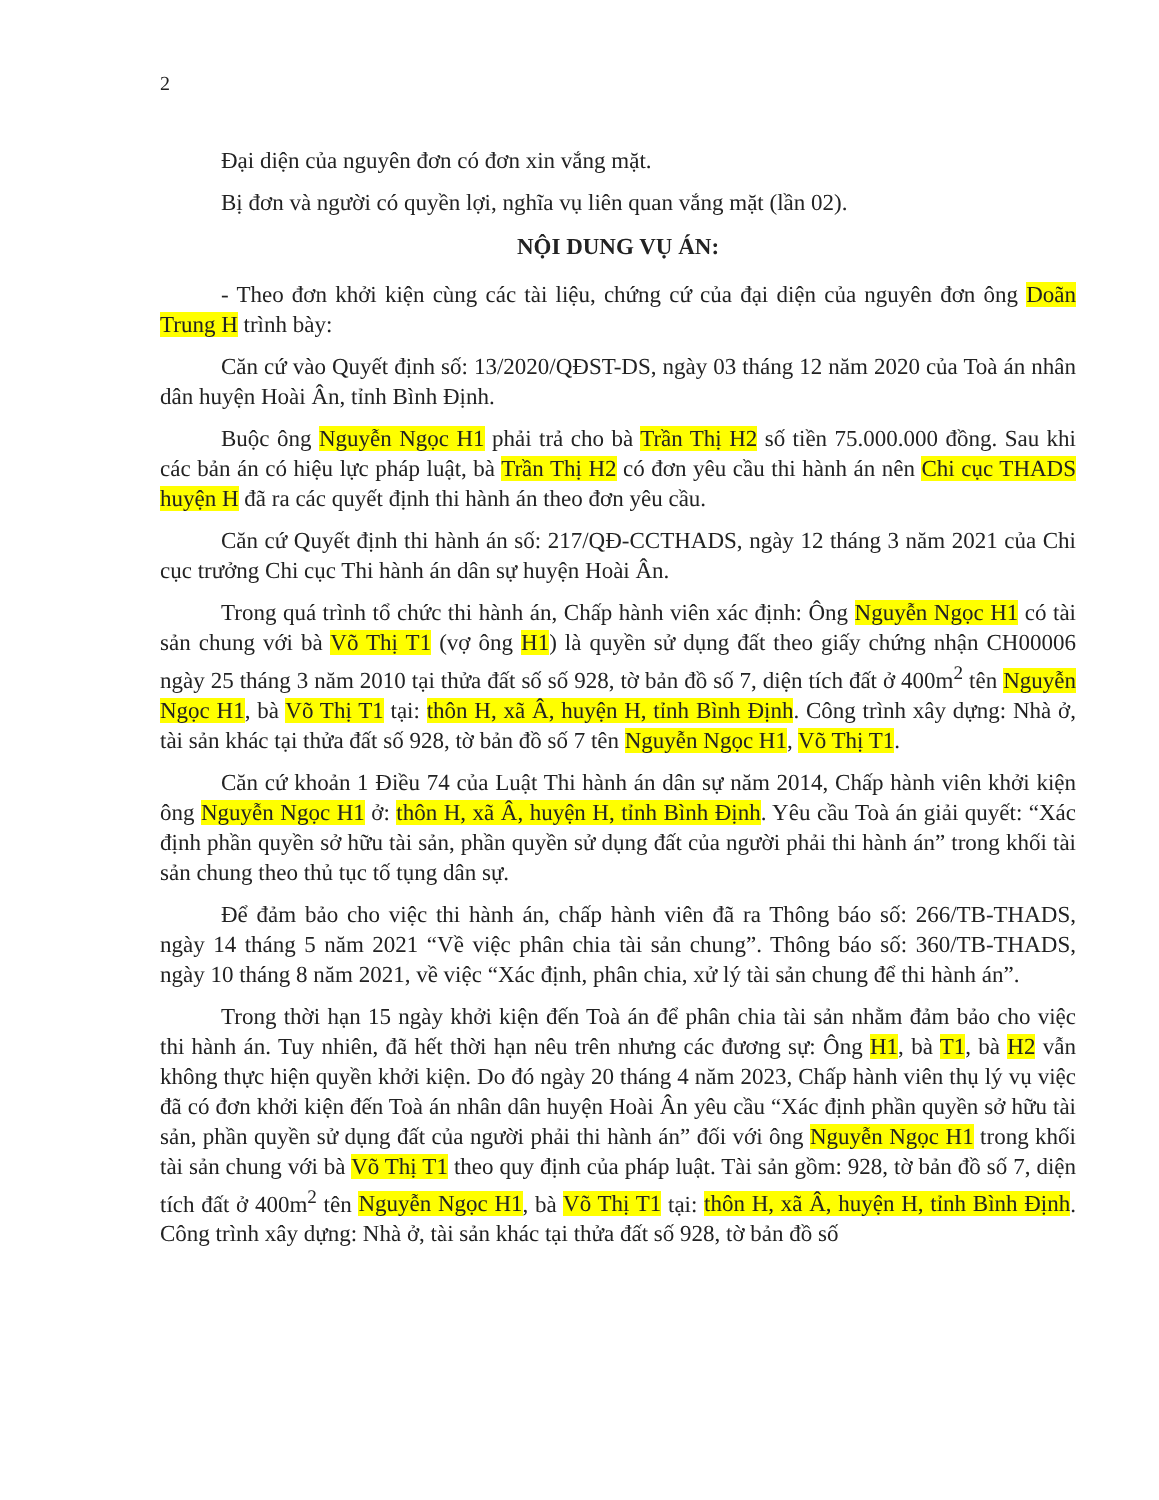2
Đại diện của nguyên đơn có đơn xin vắng mặt.
Bị đơn và người có quyền lợi, nghĩa vụ liên quan vắng mặt (lần 02).
NỘI DUNG VỤ ÁN:
- Theo đơn khởi kiện cùng các tài liệu, chứng cứ của đại diện của nguyên đơn ông Doãn Trung H trình bày:
Căn cứ vào Quyết định số: 13/2020/QĐST-DS, ngày 03 tháng 12 năm 2020 của Toà án nhân dân huyện Hoài Ân, tỉnh Bình Định.
Buộc ông Nguyễn Ngọc H1 phải trả cho bà Trần Thị H2 số tiền 75.000.000 đồng. Sau khi các bản án có hiệu lực pháp luật, bà Trần Thị H2 có đơn yêu cầu thi hành án nên Chi cục THADS huyện H đã ra các quyết định thi hành án theo đơn yêu cầu.
Căn cứ Quyết định thi hành án số: 217/QĐ-CCTHADS, ngày 12 tháng 3 năm 2021 của Chi cục trưởng Chi cục Thi hành án dân sự huyện Hoài Ân.
Trong quá trình tổ chức thi hành án, Chấp hành viên xác định: Ông Nguyễn Ngọc H1 có tài sản chung với bà Võ Thị T1 (vợ ông H1) là quyền sử dụng đất theo giấy chứng nhận CH00006 ngày 25 tháng 3 năm 2010 tại thửa đất số số 928, tờ bản đồ số 7, diện tích đất ở 400m<sup>2</sup> tên Nguyễn Ngọc H1, bà Võ Thị T1 tại: thôn H, xã Â, huyện H, tỉnh Bình Định. Công trình xây dựng: Nhà ở, tài sản khác tại thửa đất số 928, tờ bản đồ số 7 tên Nguyễn Ngọc H1, Võ Thị T1.
Căn cứ khoản 1 Điều 74 của Luật Thi hành án dân sự năm 2014, Chấp hành viên khởi kiện ông Nguyễn Ngọc H1 ở: thôn H, xã Â, huyện H, tỉnh Bình Định. Yêu cầu Toà án giải quyết: “Xác định phần quyền sở hữu tài sản, phần quyền sử dụng đất của người phải thi hành án” trong khối tài sản chung theo thủ tục tố tụng dân sự.
Để đảm bảo cho việc thi hành án, chấp hành viên đã ra Thông báo số: 266/TB-THADS, ngày 14 tháng 5 năm 2021 “Về việc phân chia tài sản chung”. Thông báo số: 360/TB-THADS, ngày 10 tháng 8 năm 2021, về việc “Xác định, phân chia, xử lý tài sản chung để thi hành án”.
Trong thời hạn 15 ngày khởi kiện đến Toà án để phân chia tài sản nhằm đảm bảo cho việc thi hành án. Tuy nhiên, đã hết thời hạn nêu trên nhưng các đương sự: Ông H1, bà T1, bà H2 vẫn không thực hiện quyền khởi kiện. Do đó ngày 20 tháng 4 năm 2023, Chấp hành viên thụ lý vụ việc đã có đơn khởi kiện đến Toà án nhân dân huyện Hoài Ân yêu cầu “Xác định phần quyền sở hữu tài sản, phần quyền sử dụng đất của người phải thi hành án” đối với ông Nguyễn Ngọc H1 trong khối tài sản chung với bà Võ Thị T1 theo quy định của pháp luật. Tài sản gồm: 928, tờ bản đồ số 7, diện tích đất ở 400m<sup>2</sup> tên Nguyễn Ngọc H1, bà Võ Thị T1 tại: thôn H, xã Â, huyện H, tỉnh Bình Định. Công trình xây dựng: Nhà ở, tài sản khác tại thửa đất số 928, tờ bản đồ số